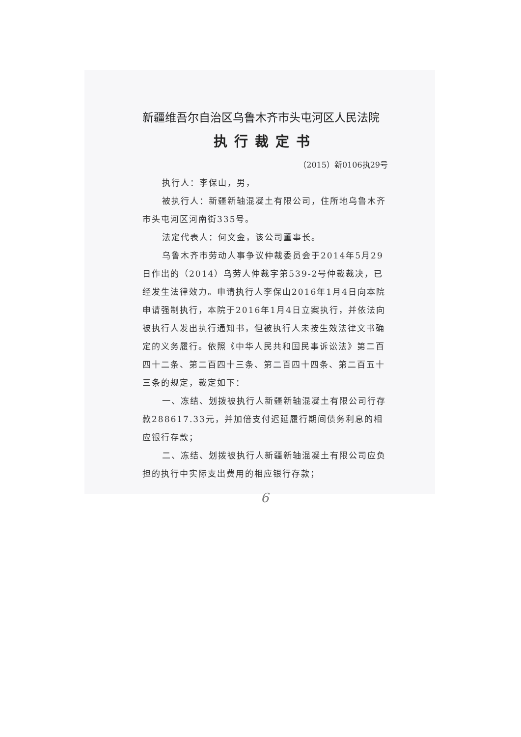新疆维吾尔自治区乌鲁木齐市头屯河区人民法院
执行裁定书
（2015）新0106执29号
执行人：李保山，男，
被执行人：新疆新轴混凝土有限公司，住所地乌鲁木齐市头屯河区河南街335号。
法定代表人：何文金，该公司董事长。
乌鲁木齐市劳动人事争议仲裁委员会于2014年5月29日作出的（2014）乌劳人仲裁字第539-2号仲裁裁决，已经发生法律效力。申请执行人李保山2016年1月4日向本院申请强制执行，本院于2016年1月4日立案执行，并依法向被执行人发出执行通知书，但被执行人未按生效法律文书确定的义务履行。依照《中华人民共和国民事诉讼法》第二百四十二条、第二百四十三条、第二百四十四条、第二百五十三条的规定，裁定如下：
一、冻结、划拨被执行人新疆新轴混凝土有限公司行存款288617.33元，并加倍支付迟延履行期间债务利息的相应银行存款；
二、冻结、划拨被执行人新疆新轴混凝土有限公司应负担的执行中实际支出费用的相应银行存款；
6